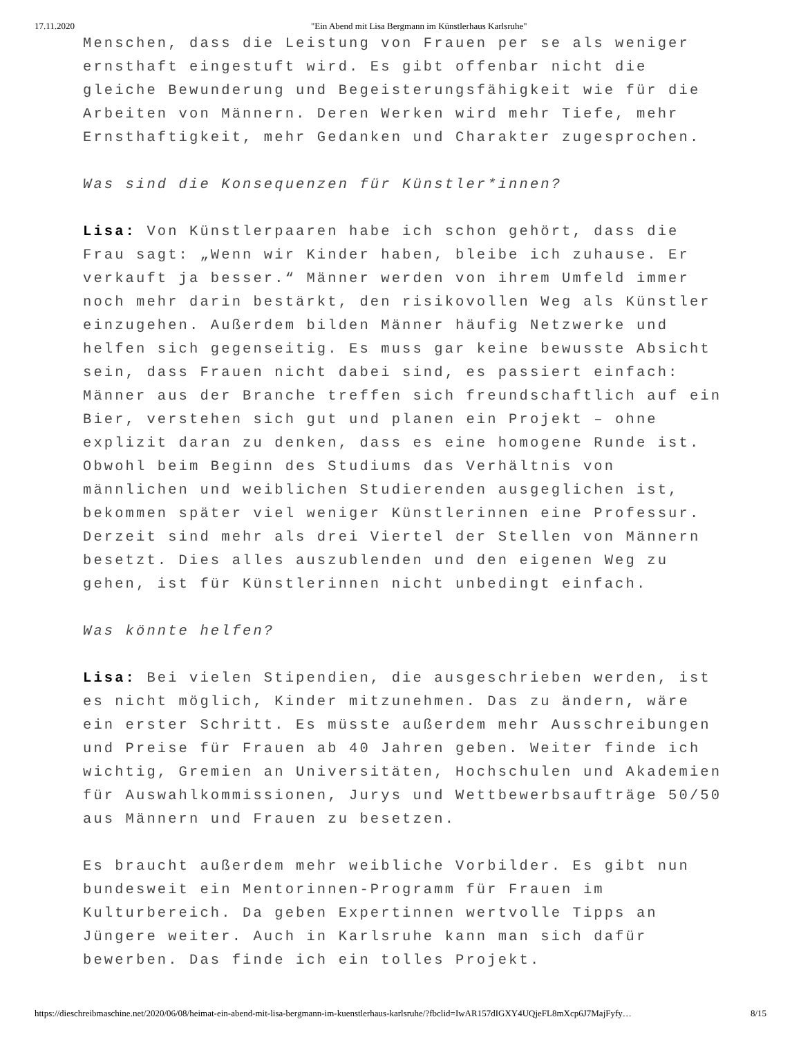17.11.2020 "Ein Abend mit Lisa Bergmann im Künstlerhaus Karlsruhe"
Menschen, dass die Leistung von Frauen per se als weniger ernsthaft eingestuft wird. Es gibt offenbar nicht die gleiche Bewunderung und Begeisterungsfähigkeit wie für die Arbeiten von Männern. Deren Werken wird mehr Tiefe, mehr Ernsthaftigkeit, mehr Gedanken und Charakter zugesprochen.
Was sind die Konsequenzen für Künstler*innen?
Lisa: Von Künstlerpaaren habe ich schon gehört, dass die Frau sagt: „Wenn wir Kinder haben, bleibe ich zuhause. Er verkauft ja besser.“ Männer werden von ihrem Umfeld immer noch mehr darin bestärkt, den risikovollen Weg als Künstler einzugehen. Außerdem bilden Männer häufig Netzwerke und helfen sich gegenseitig. Es muss gar keine bewusste Absicht sein, dass Frauen nicht dabei sind, es passiert einfach: Männer aus der Branche treffen sich freundschaftlich auf ein Bier, verstehen sich gut und planen ein Projekt – ohne explizit daran zu denken, dass es eine homogene Runde ist. Obwohl beim Beginn des Studiums das Verhältnis von männlichen und weiblichen Studierenden ausgeglichen ist, bekommen später viel weniger Künstlerinnen eine Professur. Derzeit sind mehr als drei Viertel der Stellen von Männern besetzt. Dies alles auszublenden und den eigenen Weg zu gehen, ist für Künstlerinnen nicht unbedingt einfach.
Was könnte helfen?
Lisa: Bei vielen Stipendien, die ausgeschrieben werden, ist es nicht möglich, Kinder mitzunehmen. Das zu ändern, wäre ein erster Schritt. Es müsste außerdem mehr Ausschreibungen und Preise für Frauen ab 40 Jahren geben. Weiter finde ich wichtig, Gremien an Universitäten, Hochschulen und Akademien für Auswahlkommissionen, Jurys und Wettbewerbsaufträge 50/50 aus Männern und Frauen zu besetzen.
Es braucht außerdem mehr weibliche Vorbilder. Es gibt nun bundesweit ein Mentorinnen-Programm für Frauen im Kulturbereich. Da geben Expertinnen wertvolle Tipps an Jüngere weiter. Auch in Karlsruhe kann man sich dafür bewerben. Das finde ich ein tolles Projekt.
https://dieschreibmaschine.net/2020/06/08/heimat-ein-abend-mit-lisa-bergmann-im-kuenstlerhaus-karlsruhe/?fbclid=IwAR157dIGXY4UQjeFL8mXcp6J7MajFyfy… 8/15